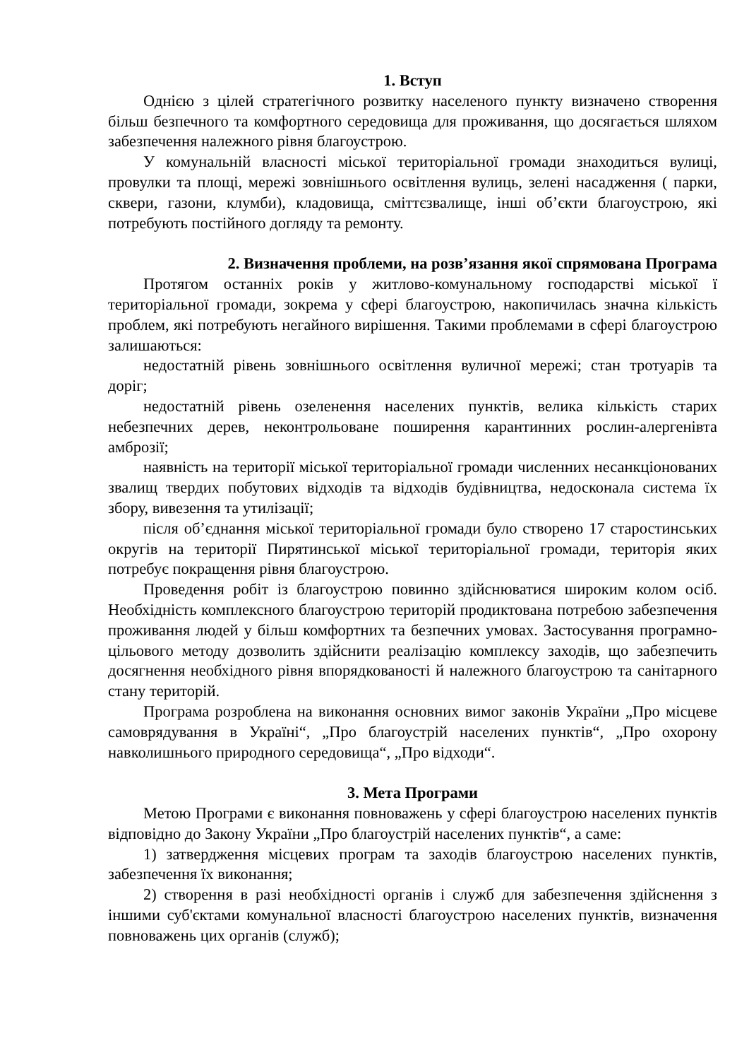1. Вступ
Однією з цілей стратегічного розвитку населеного пункту визначено створення більш безпечного та комфортного середовища для проживання, що досягається шляхом забезпечення належного рівня благоустрою.
У комунальній власності міської територіальної громади знаходиться вулиці, провулки та площі, мережі зовнішнього освітлення вулиць, зелені насадження ( парки, сквери, газони, клумби), кладовища, сміттєзвалище, інші об’єкти благоустрою, які потребують постійного догляду та ремонту.
2. Визначення проблеми, на розв’язання якої спрямована Програма
Протягом останніх років у житлово-комунальному господарстві міської ї територіальної громади, зокрема у сфері благоустрою, накопичилась значна кількість проблем, які потребують негайного вирішення. Такими проблемами в сфері благоустрою залишаються:
недостатній рівень зовнішнього освітлення вуличної мережі; стан тротуарів та доріг;
недостатній рівень озеленення населених пунктів, велика кількість старих небезпечних дерев, неконтрольоване поширення карантинних рослин-алергенівта амброзії;
наявність на території міської територіальної громади численних несанкціонованих звалищ твердих побутових відходів та відходів будівництва, недосконала система їх збору, вивезення та утилізації;
після об’єднання міської територіальної громади було створено 17 старостинських округів на території Пирятинської міської територіальної громади, територія яких потребує покращення рівня благоустрою.
Проведення робіт із благоустрою повинно здійснюватися широким колом осіб. Необхідність комплексного благоустрою територій продиктована потребою забезпечення проживання людей у більш комфортних та безпечних умовах. Застосування програмно-цільового методу дозволить здійснити реалізацію комплексу заходів, що забезпечить досягнення необхідного рівня впорядкованості й належного благоустрою та санітарного стану територій.
Програма розроблена на виконання основних вимог законів України „Про місцеве самоврядування в Україні“, „Про благоустрій населених пунктів“, „Про охорону навколишнього природного середовища“, „Про відходи“.
3. Мета Програми
Метою Програми є виконання повноважень у сфері благоустрою населених пунктів відповідно до Закону України „Про благоустрій населених пунктів“, а саме:
1) затвердження місцевих програм та заходів благоустрою населених пунктів, забезпечення їх виконання;
2) створення в разі необхідності органів і служб для забезпечення здійснення з іншими суб'єктами комунальної власності благоустрою населених пунктів, визначення повноважень цих органів (служб);